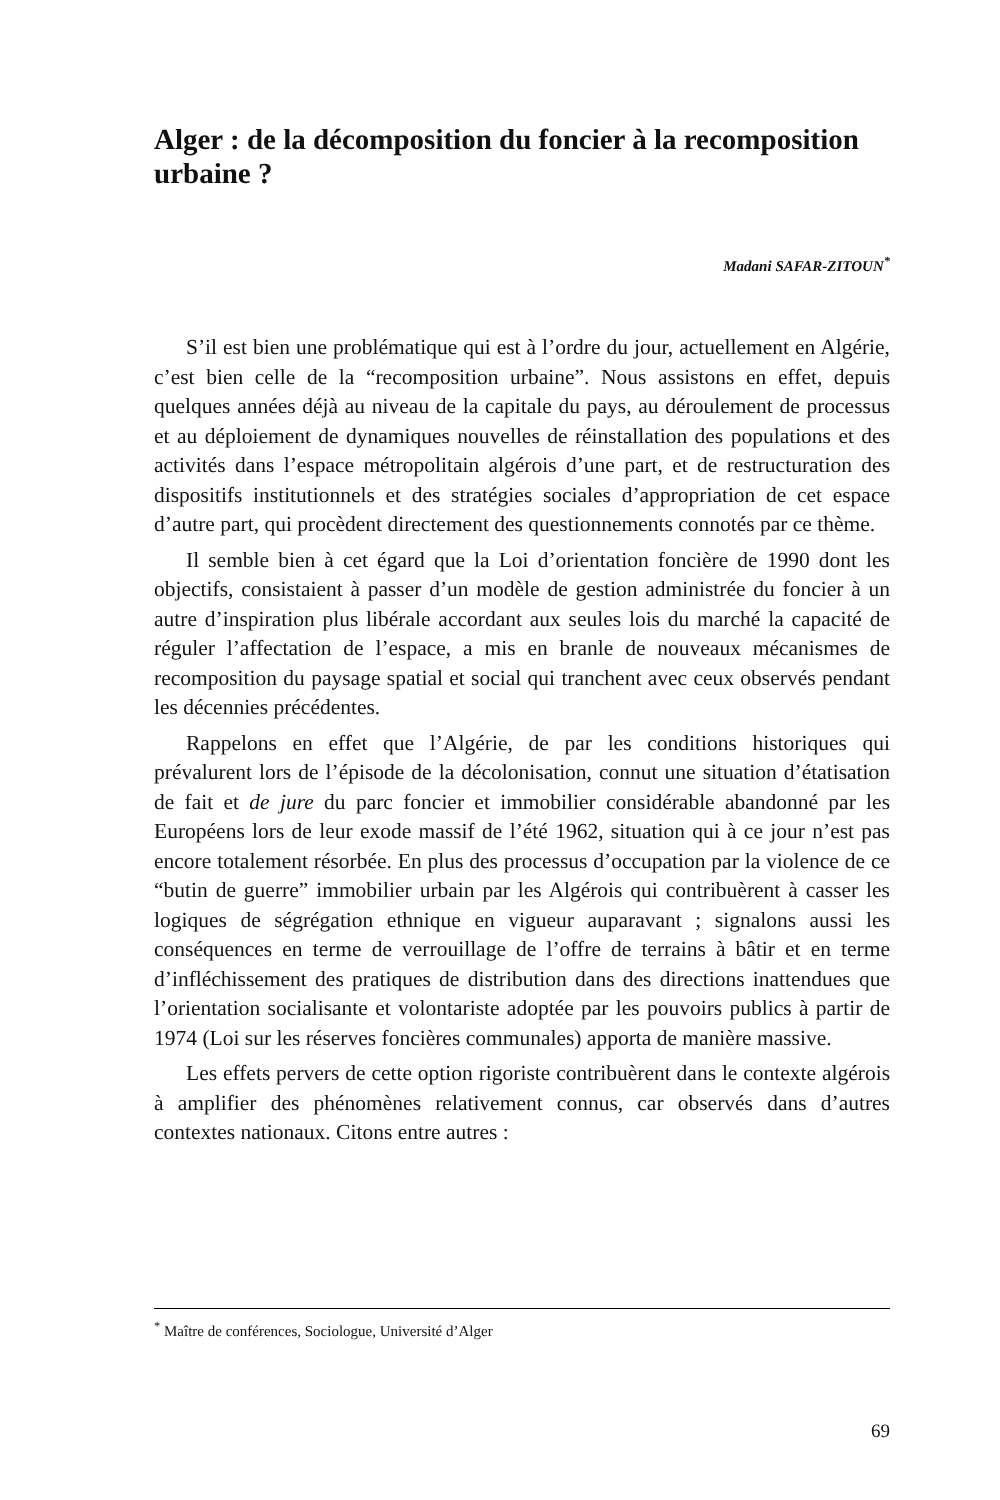Alger : de la décomposition du foncier à la recomposition urbaine ?
Madani SAFAR-ZITOUN<sup>*</sup>
S’il est bien une problématique qui est à l’ordre du jour, actuellement en Algérie, c’est bien celle de la “recomposition urbaine”. Nous assistons en effet, depuis quelques années déjà au niveau de la capitale du pays, au déroulement de processus et au déploiement de dynamiques nouvelles de réinstallation des populations et des activités dans l’espace métropolitain algérois d’une part, et de restructuration des dispositifs institutionnels et des stratégies sociales d’appropriation de cet espace d’autre part, qui procèdent directement des questionnements connotés par ce thème.
Il semble bien à cet égard que la Loi d’orientation foncière de 1990 dont les objectifs, consistaient à passer d’un modèle de gestion administrée du foncier à un autre d’inspiration plus libérale accordant aux seules lois du marché la capacité de réguler l’affectation de l’espace, a mis en branle de nouveaux mécanismes de recomposition du paysage spatial et social qui tranchent avec ceux observés pendant les décennies précédentes.
Rappelons en effet que l’Algérie, de par les conditions historiques qui prévalurent lors de l’épisode de la décolonisation, connut une situation d’étatisation de fait et de jure du parc foncier et immobilier considérable abandonné par les Européens lors de leur exode massif de l’été 1962, situation qui à ce jour n’est pas encore totalement résorbée. En plus des processus d’occupation par la violence de ce “butin de guerre” immobilier urbain par les Algérois qui contribuèrent à casser les logiques de ségrégation ethnique en vigueur auparavant ; signalons aussi les conséquences en terme de verrouillage de l’offre de terrains à bâtir et en terme d’infléchissement des pratiques de distribution dans des directions inattendues que l’orientation socialisante et volontariste adoptée par les pouvoirs publics à partir de 1974 (Loi sur les réserves foncières communales) apporta de manière massive.
Les effets pervers de cette option rigoriste contribuèrent dans le contexte algérois à amplifier des phénomènes relativement connus, car observés dans d’autres contextes nationaux. Citons entre autres :
<sup>*</sup> Maître de conférences, Sociologue, Université d’Alger
69